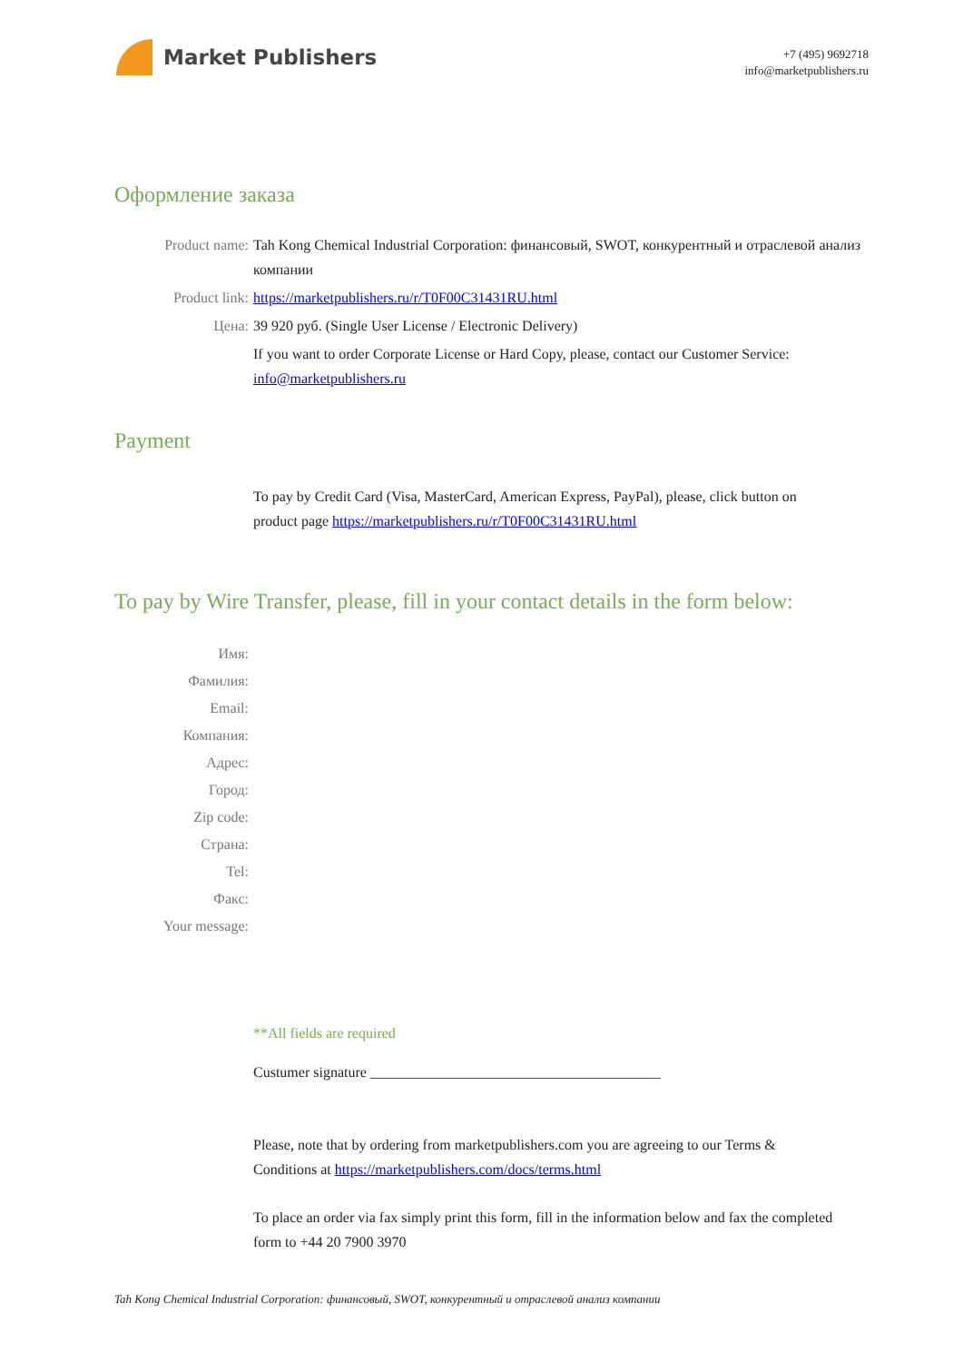Market Publishers
+7 (495) 9692718
info@marketpublishers.ru
Оформление заказа
Product name: Tah Kong Chemical Industrial Corporation: финансовый, SWOT, конкурентный и отраслевой анализ компании
Product link: https://marketpublishers.ru/r/T0F00C31431RU.html
Цена: 39 920 руб. (Single User License / Electronic Delivery)
If you want to order Corporate License or Hard Copy, please, contact our Customer Service:
info@marketpublishers.ru
Payment
To pay by Credit Card (Visa, MasterCard, American Express, PayPal), please, click button on product page https://marketpublishers.ru/r/T0F00C31431RU.html
To pay by Wire Transfer, please, fill in your contact details in the form below:
Имя:
Фамилия:
Email:
Компания:
Адрес:
Город:
Zip code:
Страна:
Tel:
Факс:
Your message:
**All fields are required
Custumer signature ________________________________________
Please, note that by ordering from marketpublishers.com you are agreeing to our Terms & Conditions at https://marketpublishers.com/docs/terms.html
To place an order via fax simply print this form, fill in the information below and fax the completed form to +44 20 7900 3970
Tah Kong Chemical Industrial Corporation: финансовый, SWOT, конкурентный и отраслевой анализ компании